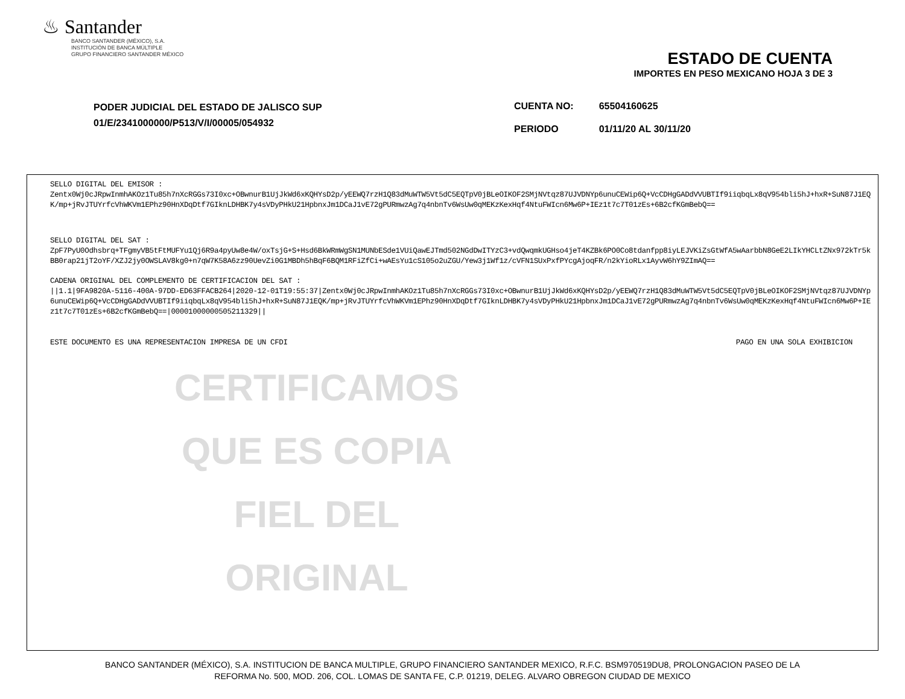♨ Santander
BANCO SANTANDER (MÉXICO), S.A.
INSTITUCIÓN DE BANCA MÚLTIPLE
GRUPO FINANCIERO SANTANDER MÉXICO
ESTADO DE CUENTA
IMPORTES EN PESO MEXICANO HOJA 3 DE 3
PODER JUDICIAL DEL ESTADO DE JALISCO SUP
01/E/2341000000/P513/V/I/00005/054932
| CUENTA NO: | 65504160625 |
| PERIODO | 01/11/20 AL 30/11/20 |
SELLO DIGITAL DEL EMISOR :
Zentx0Wj0cJRpwInmhAKOz1Tu85h7nXcRGGs73I0xc+OBwnurB1UjJkWd6xKQHYsD2p/yEEWQ7rzH1Q83dMuWTW5Vt5dC5EQTpV0jBLeOIKOF2SMjNVtqz87UJVDNYp6unuCEWip6Q+VcCDHgGADdVVUBTIf9iiqbqLx8qV954bli5hJ+hxR+SuN87J1EQK/mp+jRvJTUYrfcVhWKVm1EPhz90HnXDqDtf7GIknLDHBK7y4sVDyPHkU21HpbnxJm1DCaJ1vE72gPURmwzAg7q4nbnTv6WsUw0qMEKzKexHqf4NtuFWIcn6Mw6P+IEz1t7c7T01zEs+6B2cfKGmBebQ==
SELLO DIGITAL DEL SAT :
ZpF7PyU0Odhsbrq+TFgmyVB5tFtMUFYu1Qj6R9a4pyUw8e4W/oxTsjG+S+Hsd6BkWRmWgSN1MUNbESde1VUiQawEJTmd502NGdDwITYzC3+vdQwqmkUGHso4jeT4KZBk6PO0Co8tdanfpp8iyLEJVKiZsGtWfA5wAarbbN8GeE2LIkYHCLtZNx972kTr5kBB0rap21jT2oYF/XZJ2jy0OWSLAV8kg0+n7qW7K58A6zz90UevZi0G1MBDh5hBqF6BQM1RFiZfCi+wAEsYu1cS105o2uZGU/Yew3j1Wf1z/cVFN1SUxPxfPYcgAjoqFR/n2kYioRLx1AyvW6hY9ZImAQ==
CADENA ORIGINAL DEL COMPLEMENTO DE CERTIFICACION DEL SAT :
||1.1|9FA9820A-5116-400A-97DD-ED63FFACB264|2020-12-01T19:55:37|Zentx0Wj0cJRpwInmhAKOz1Tu85h7nXcRGGs73I0xc+OBwnurB1UjJkWd6xKQHYsD2p/yEEWQ7rzH1Q83dMuWTW5Vt5dC5EQTpV0jBLeOIKOF2SMjNVtqz87UJVDNYp6unuCEWip6Q+VcCDHgGADdVVUBTIf9iiqbqLx8qV954bli5hJ+hxR+SuN87J1EQK/mp+jRvJTUYrfcVhWKVm1EPhz90HnXDqDtf7GIknLDHBK7y4sVDyPHkU21HpbnxJm1DCaJ1vE72gPURmwzAg7q4nbnTv6WsUw0qMEKzKexHqf4NtuFWIcn6Mw6P+IEz1t7c7T01zEs+6B2cfKGmBebQ==|00001000000505211329||
ESTE DOCUMENTO ES UNA REPRESENTACION IMPRESA DE UN CFDI PAGO EN UNA SOLA EXHIBICION
CERTIFICAMOS
QUE ES COPIA
FIEL DEL ORIGINAL
BANCO SANTANDER (MÉXICO), S.A. INSTITUCION DE BANCA MULTIPLE, GRUPO FINANCIERO SANTANDER MEXICO, R.F.C. BSM970519DU8, PROLONGACION PASEO DE LA
REFORMA No. 500, MOD. 206, COL. LOMAS DE SANTA FE, C.P. 01219, DELEG. ALVARO OBREGON CIUDAD DE MEXICO